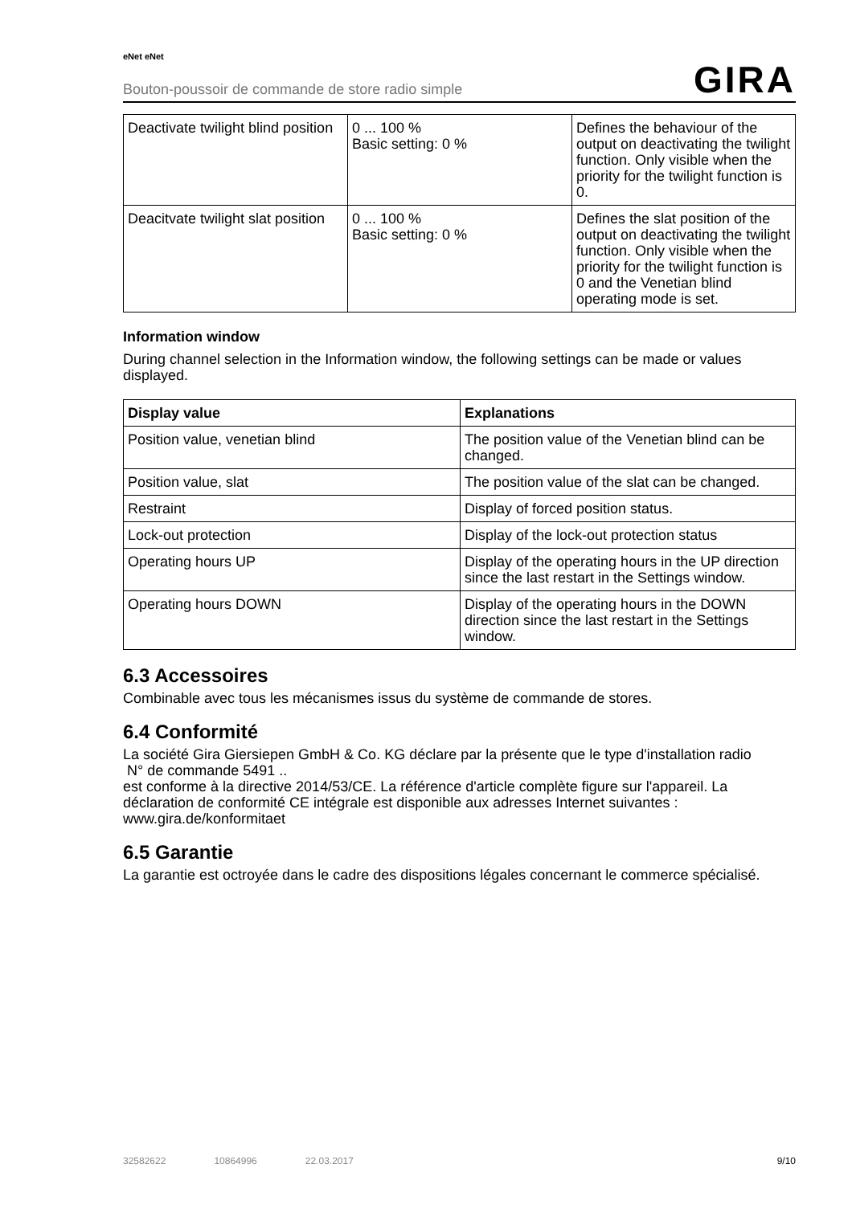eNet eNet
Bouton-poussoir de commande de store radio simple GIRA
| Deactivate twilight blind position | 0 ... 100 % Basic setting: 0 % | Defines the behaviour of the output on deactivating the twilight function. Only visible when the priority for the twilight function is 0. |
| Deacitvate twilight slat position | 0 ... 100 % Basic setting: 0 % | Defines the slat position of the output on deactivating the twilight function. Only visible when the priority for the twilight function is 0 and the Venetian blind operating mode is set. |
Information window
During channel selection in the Information window, the following settings can be made or values displayed.
| Display value | Explanations |
| --- | --- |
| Position value, venetian blind | The position value of the Venetian blind can be changed. |
| Position value, slat | The position value of the slat can be changed. |
| Restraint | Display of forced position status. |
| Lock-out protection | Display of the lock-out protection status |
| Operating hours UP | Display of the operating hours in the UP direction since the last restart in the Settings window. |
| Operating hours DOWN | Display of the operating hours in the DOWN direction since the last restart in the Settings window. |
6.3 Accessoires
Combinable avec tous les mécanismes issus du système de commande de stores.
6.4 Conformité
La société Gira Giersiepen GmbH & Co. KG déclare par la présente que le type d'installation radio
N° de commande 5491 ..
est conforme à la directive 2014/53/CE. La référence d'article complète figure sur l'appareil. La déclaration de conformité CE intégrale est disponible aux adresses Internet suivantes :
www.gira.de/konformitaet
6.5 Garantie
La garantie est octroyée dans le cadre des dispositions légales concernant le commerce spécialisé.
32582622 10864996 22.03.2017 9/10